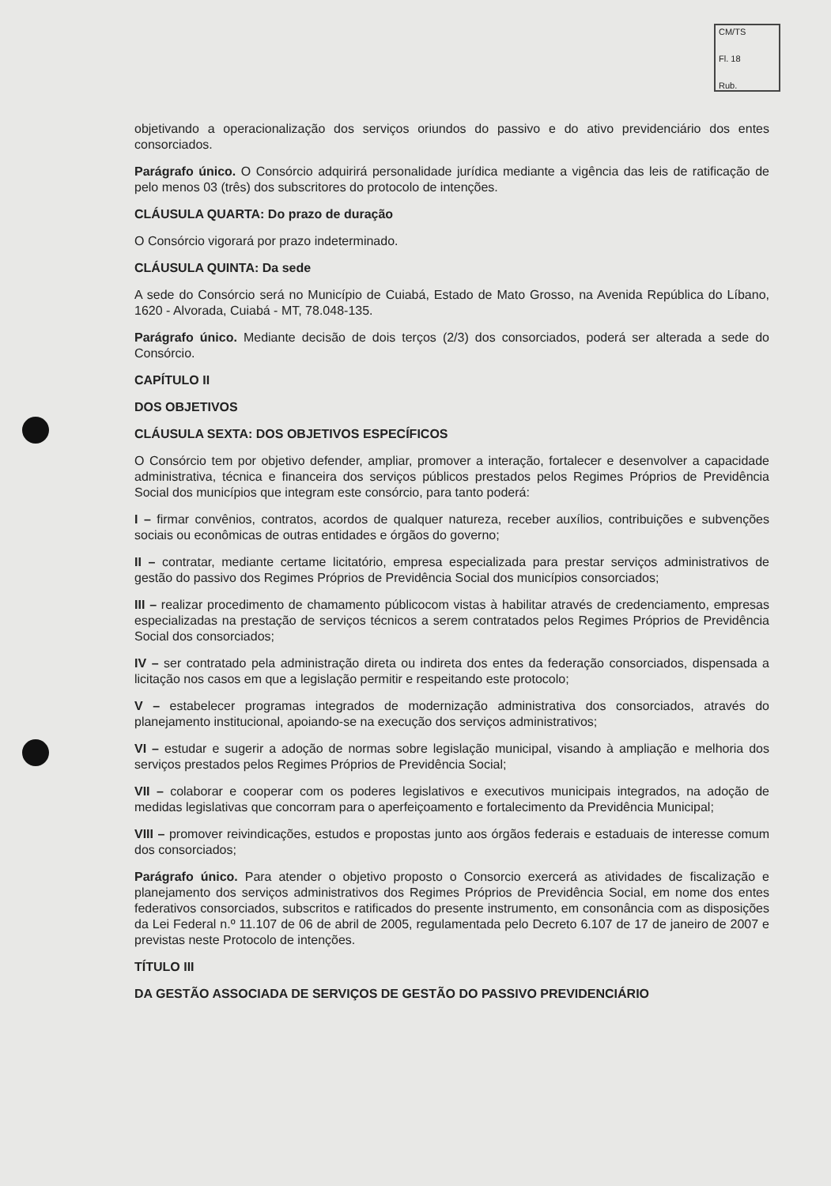CM/TS
Fl. 18
Rub.
objetivando a operacionalização dos serviços oriundos do passivo e do ativo previdenciário dos entes consorciados.
Parágrafo único. O Consórcio adquirirá personalidade jurídica mediante a vigência das leis de ratificação de pelo menos 03 (três) dos subscritores do protocolo de intenções.
CLÁUSULA QUARTA: Do prazo de duração
O Consórcio vigorará por prazo indeterminado.
CLÁUSULA QUINTA: Da sede
A sede do Consórcio será no Município de Cuiabá, Estado de Mato Grosso, na Avenida República do Líbano, 1620 - Alvorada, Cuiabá - MT, 78.048-135.
Parágrafo único. Mediante decisão de dois terços (2/3) dos consorciados, poderá ser alterada a sede do Consórcio.
CAPÍTULO II
DOS OBJETIVOS
CLÁUSULA SEXTA: DOS OBJETIVOS ESPECÍFICOS
O Consórcio tem por objetivo defender, ampliar, promover a interação, fortalecer e desenvolver a capacidade administrativa, técnica e financeira dos serviços públicos prestados pelos Regimes Próprios de Previdência Social dos municípios que integram este consórcio, para tanto poderá:
I – firmar convênios, contratos, acordos de qualquer natureza, receber auxílios, contribuições e subvenções sociais ou econômicas de outras entidades e órgãos do governo;
II – contratar, mediante certame licitatório, empresa especializada para prestar serviços administrativos de gestão do passivo dos Regimes Próprios de Previdência Social dos municípios consorciados;
III – realizar procedimento de chamamento públicocom vistas à habilitar através de credenciamento, empresas especializadas na prestação de serviços técnicos a serem contratados pelos Regimes Próprios de Previdência Social dos consorciados;
IV – ser contratado pela administração direta ou indireta dos entes da federação consorciados, dispensada a licitação nos casos em que a legislação permitir e respeitando este protocolo;
V – estabelecer programas integrados de modernização administrativa dos consorciados, através do planejamento institucional, apoiando-se na execução dos serviços administrativos;
VI – estudar e sugerir a adoção de normas sobre legislação municipal, visando à ampliação e melhoria dos serviços prestados pelos Regimes Próprios de Previdência Social;
VII – colaborar e cooperar com os poderes legislativos e executivos municipais integrados, na adoção de medidas legislativas que concorram para o aperfeiçoamento e fortalecimento da Previdência Municipal;
VIII – promover reivindicações, estudos e propostas junto aos órgãos federais e estaduais de interesse comum dos consorciados;
Parágrafo único. Para atender o objetivo proposto o Consorcio exercerá as atividades de fiscalização e planejamento dos serviços administrativos dos Regimes Próprios de Previdência Social, em nome dos entes federativos consorciados, subscritos e ratificados do presente instrumento, em consonância com as disposições da Lei Federal n.º 11.107 de 06 de abril de 2005, regulamentada pelo Decreto 6.107 de 17 de janeiro de 2007 e previstas neste Protocolo de intenções.
TÍTULO III
DA GESTÃO ASSOCIADA DE SERVIÇOS DE GESTÃO DO PASSIVO PREVIDENCIÁRIO